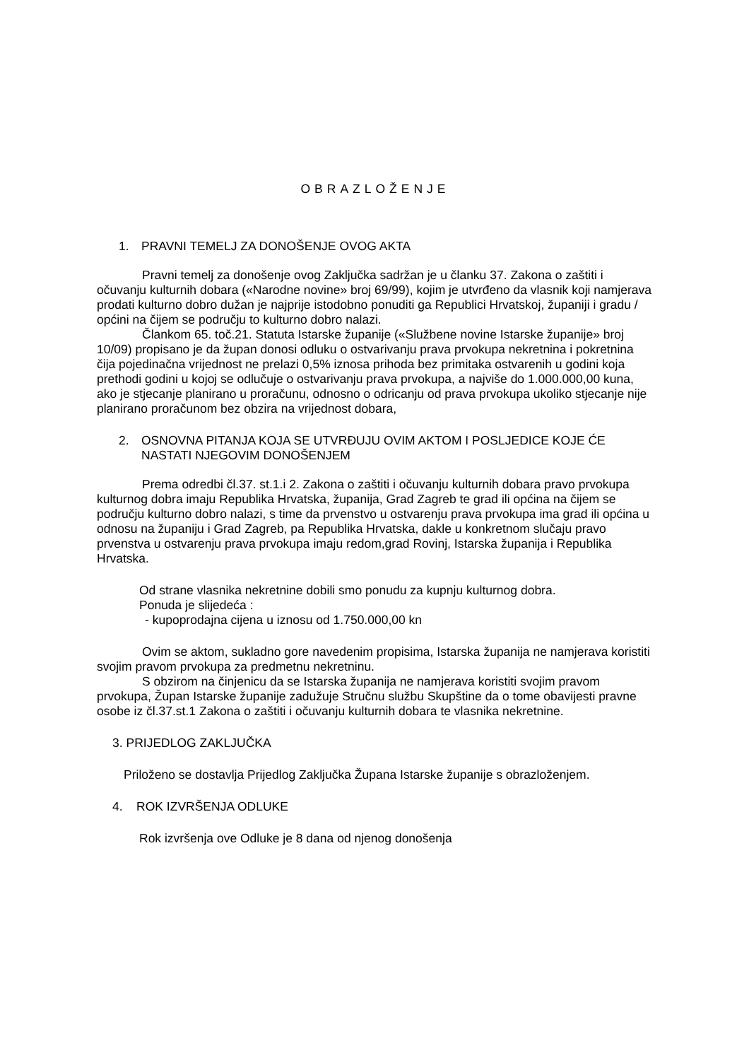OBRAZLOŽENJE
1. PRAVNI TEMELJ ZA DONOŠENJE OVOG AKTA
Pravni temelj za donošenje ovog Zaključka sadržan je u članku 37. Zakona o zaštiti i očuvanju kulturnih dobara («Narodne novine» broj 69/99), kojim je utvrđeno da vlasnik koji namjerava prodati kulturno dobro dužan je najprije istodobno ponuditi ga Republici Hrvatskoj, županiji i gradu / općini na čijem se području to kulturno dobro nalazi.
Člankom 65. toč.21. Statuta Istarske županije («Službene novine Istarske županije» broj 10/09) propisano je da župan donosi odluku o ostvarivanju prava prvokupa nekretnina i pokretnina čija pojedinačna vrijednost ne prelazi 0,5% iznosa prihoda bez primitaka ostvarenih u godini koja prethodi godini u kojoj se odlučuje o ostvarivanju prava prvokupa, a najviše do 1.000.000,00 kuna, ako je stjecanje planirano u proračunu, odnosno o odricanju od prava prvokupa ukoliko stjecanje nije planirano proračunom bez obzira na vrijednost dobara,
2. OSNOVNA PITANJA KOJA SE UTVRĐUJU OVIM AKTOM I POSLJEDICE KOJE ĆE NASTATI NJEGOVIM DONOŠENJEM
Prema odredbi čl.37. st.1.i 2. Zakona o zaštiti i očuvanju kulturnih dobara pravo prvokupa kulturnog dobra imaju Republika Hrvatska, županija, Grad Zagreb te grad ili općina na čijem se području kulturno dobro nalazi, s time da prvenstvo u ostvarenju prava prvokupa ima grad ili općina u odnosu na županiju i Grad Zagreb, pa Republika Hrvatska, dakle u konkretnom slučaju pravo prvenstva u ostvarenju prava prvokupa imaju redom,grad Rovinj, Istarska županija i Republika Hrvatska.
Od strane vlasnika nekretnine dobili smo ponudu za kupnju kulturnog dobra.
Ponuda je slijedeća :
- kupoprodajna cijena u iznosu od 1.750.000,00 kn
Ovim se aktom, sukladno gore navedenim propisima, Istarska županija ne namjerava koristiti svojim pravom prvokupa za predmetnu nekretninu.
S obzirom na činjenicu da se Istarska županija ne namjerava koristiti svojim pravom prvokupa, Župan Istarske županije zadužuje Stručnu službu Skupštine da o tome obavijesti pravne osobe iz čl.37.st.1 Zakona o zaštiti i očuvanju kulturnih dobara te vlasnika nekretnine.
3. PRIJEDLOG ZAKLJUČKA
Priloženo se dostavlja Prijedlog Zaključka Župana Istarske županije s obrazloženjem.
4. ROK IZVRŠENJA ODLUKE
Rok izvršenja ove Odluke je 8 dana od njenog donošenja